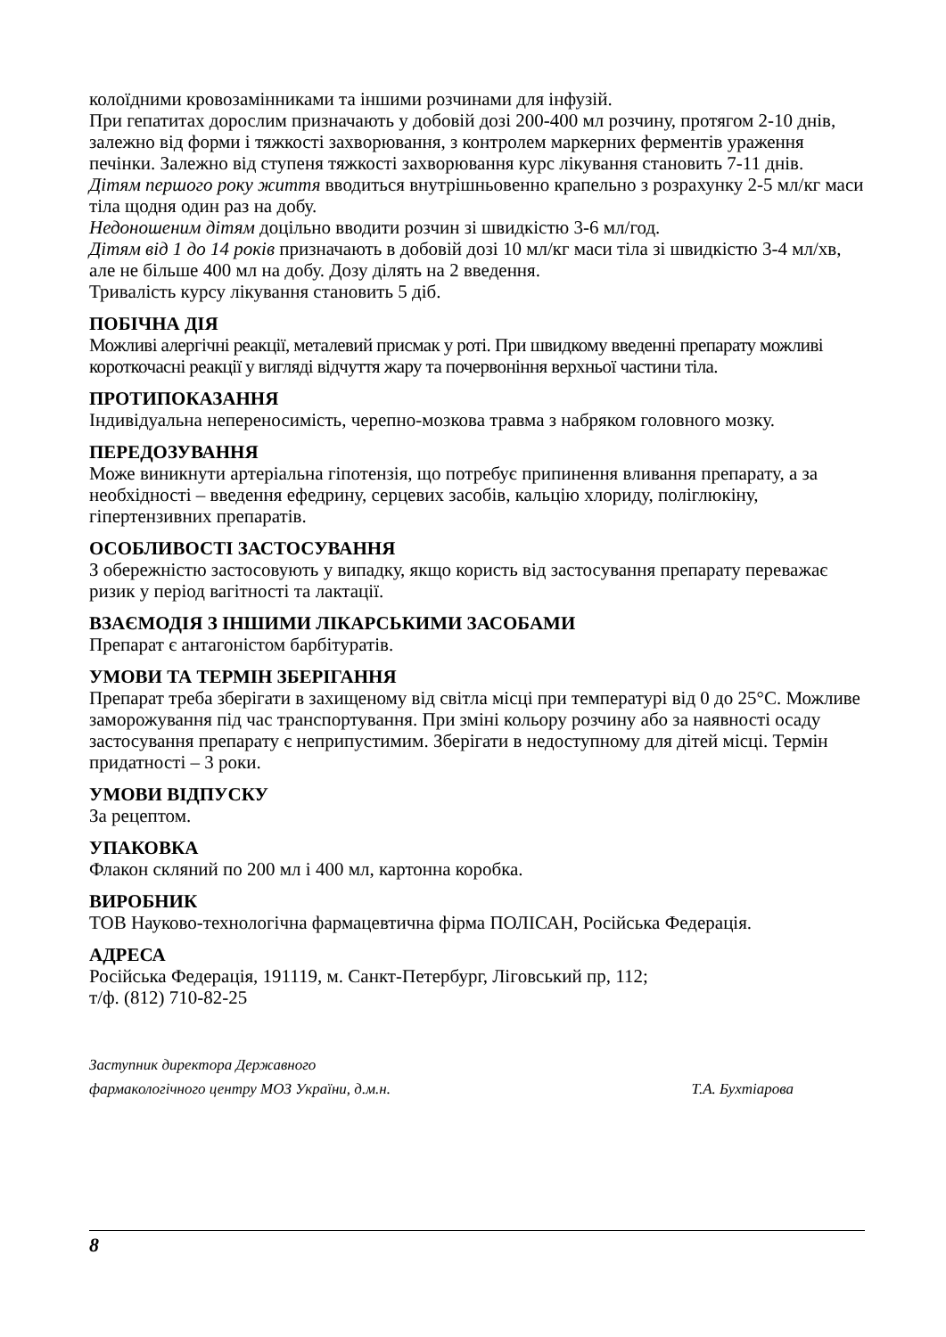колоїдними кровозамінниками та іншими розчинами для інфузій.
При гепатитах дорослим призначають у добовій дозі 200-400 мл розчину, протягом 2-10 днів, залежно від форми і тяжкості захворювання, з контролем маркерних ферментів ураження печінки. Залежно від ступеня тяжкості захворювання курс лікування становить 7-11 днів.
Дітям першого року життя вводиться внутрішньовенно крапельно з розрахунку 2-5 мл/кг маси тіла щодня один раз на добу.
Недоношеним дітям доцільно вводити розчин зі швидкістю 3-6 мл/год.
Дітям від 1 до 14 років призначають в добовій дозі 10 мл/кг маси тіла зі швидкістю 3-4 мл/хв, але не більше 400 мл на добу. Дозу ділять на 2 введення.
Тривалість курсу лікування становить 5 діб.
ПОБІЧНА ДІЯ
Можливі алергічні реакції, металевий присмак у роті. При швидкому введенні препарату можливі короткочасні реакції у вигляді відчуття жару та почервоніння верхньої частини тіла.
ПРОТИПОКАЗАННЯ
Індивідуальна непереносимість, черепно-мозкова травма з набряком головного мозку.
ПЕРЕДОЗУВАННЯ
Може виникнути артеріальна гіпотензія, що потребує припинення вливання препарату, а за необхідності – введення ефедрину, серцевих засобів, кальцію хлориду, поліглюкіну, гіпертензивних препаратів.
ОСОБЛИВОСТІ ЗАСТОСУВАННЯ
З обережністю застосовують у випадку, якщо користь від застосування препарату переважає ризик у період вагітності та лактації.
ВЗАЄМОДІЯ З ІНШИМИ ЛІКАРСЬКИМИ ЗАСОБАМИ
Препарат є антагоністом барбітуратів.
УМОВИ ТА ТЕРМІН ЗБЕРІГАННЯ
Препарат треба зберігати в захищеному від світла місці при температурі від 0 до 25°С. Можливе заморожування під час транспортування. При зміні кольору розчину або за наявності осаду застосування препарату є неприпустимим. Зберігати в недоступному для дітей місці. Термін придатності – 3 роки.
УМОВИ ВІДПУСКУ
За рецептом.
УПАКОВКА
Флакон скляний по 200 мл і 400 мл, картонна коробка.
ВИРОБНИК
ТОВ Науково-технологічна фармацевтична фірма ПОЛІСАН, Російська Федерація.
АДРЕСА
Російська Федерація, 191119, м. Санкт-Петербург, Лігoвський пр, 112;
т/ф. (812) 710-82-25
Заступник директора Державного
фармакологічного центру МОЗ України, д.м.н.
Т.А. Бухтіарова
8